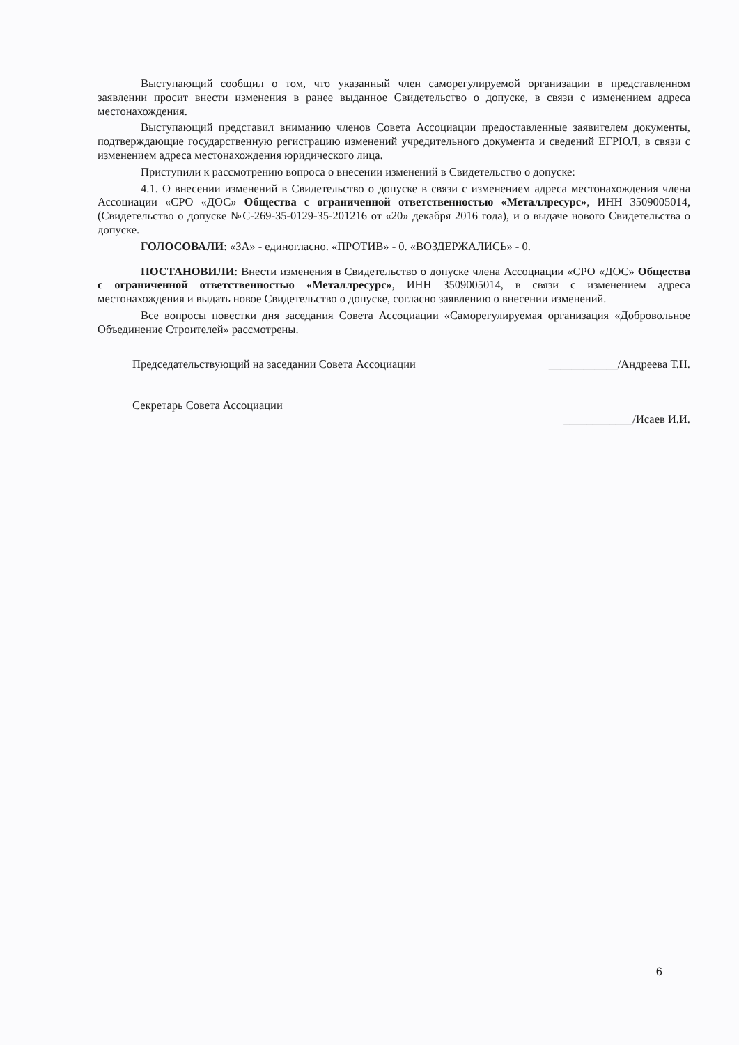Выступающий сообщил о том, что указанный член саморегулируемой организации в представленном заявлении просит внести изменения в ранее выданное Свидетельство о допуске, в связи с изменением адреса местонахождения.
Выступающий представил вниманию членов Совета Ассоциации предоставленные заявителем документы, подтверждающие государственную регистрацию изменений учредительного документа и сведений ЕГРЮЛ, в связи с изменением адреса местонахождения юридического лица.
Приступили к рассмотрению вопроса о внесении изменений в Свидетельство о допуске:
4.1. О внесении изменений в Свидетельство о допуске в связи с изменением адреса местонахождения члена Ассоциации «СРО «ДОС» Общества с ограниченной ответственностью «Металлресурс», ИНН 3509005014, (Свидетельство о допуске №С-269-35-0129-35-201216 от «20» декабря 2016 года), и о выдаче нового Свидетельства о допуске.
ГОЛОСОВАЛИ: «ЗА» - единогласно. «ПРОТИВ» - 0. «ВОЗДЕРЖАЛИСЬ» - 0.
ПОСТАНОВИЛИ: Внести изменения в Свидетельство о допуске члена Ассоциации «СРО «ДОС» Общества с ограниченной ответственностью «Металлресурс», ИНН 3509005014, в связи с изменением адреса местонахождения и выдать новое Свидетельство о допуске, согласно заявлению о внесении изменений.
Все вопросы повестки дня заседания Совета Ассоциации «Саморегулируемая организация «Добровольное Объединение Строителей» рассмотрены.
Председательствующий на заседании Совета Ассоциации ____________/Андреева Т.Н.
Секретарь Совета Ассоциации ____________/Исаев И.И.
6